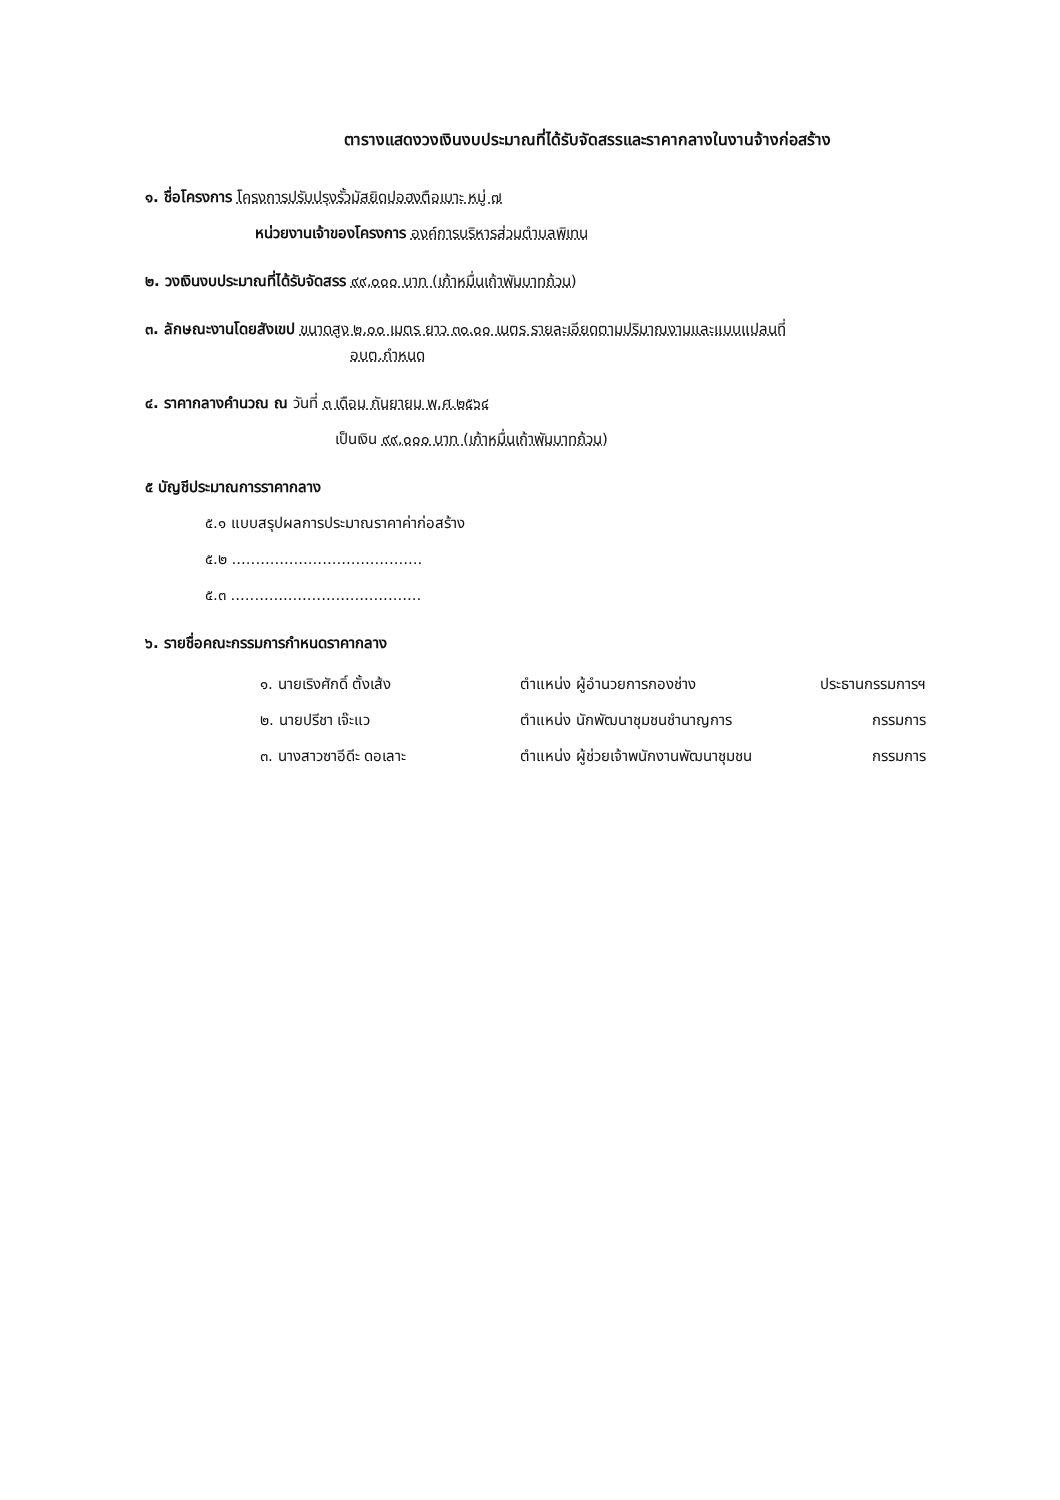ตารางแสดงวงเงินงบประมาณที่ได้รับจัดสรรและราคากลางในงานจ้างก่อสร้าง
๑. ชื่อโครงการ โครงการปรับปรุงรั้วมัสยิดปอฮงตือเบาะ หมู่ ๗
หน่วยงานเจ้าของโครงการ องค์การบริหารส่วนตำบลพิเทน
๒. วงเงินงบประมาณที่ได้รับจัดสรร ๙๙,๐๐๐ บาท (เก้าหมื่นเก้าพันบาทถ้วน)
๓. ลักษณะงานโดยสังเขป ขนาดสูง ๒.๐๐ เมตร ยาว ๓๐.๐๐ เมตร รายละเอียดตามปริมาณงานและแบบแปลนที่
อบต.กำหนด
๔. ราคากลางคำนวณ ณ วันที่ ๓ เดือน กันยายน พ.ศ.๒๕๖๔
เป็นเงิน ๙๙,๐๐๐ บาท (เก้าหมื่นเก้าพันบาทถ้วน)
๕ บัญชีประมาณการราคากลาง
๕.๑ แบบสรุปผลการประมาณราคาค่าก่อสร้าง
๕.๒ ........................................
๕.๓ ........................................
๖. รายชื่อคณะกรรมการกำหนดราคากลาง
| ๑. นายเริงศักดิ์ ตั้งเส้ง | ตำแหน่ง ผู้อำนวยการกองช่าง | ประธานกรรมการฯ |
| ๒. นายปรีชา เจ๊ะแว | ตำแหน่ง นักพัฒนาชุมชนชำนาญการ | กรรมการ |
| ๓. นางสาวซาอีดีะ ดอเลาะ | ตำแหน่ง ผู้ช่วยเจ้าพนักงานพัฒนาชุมชน | กรรมการ |